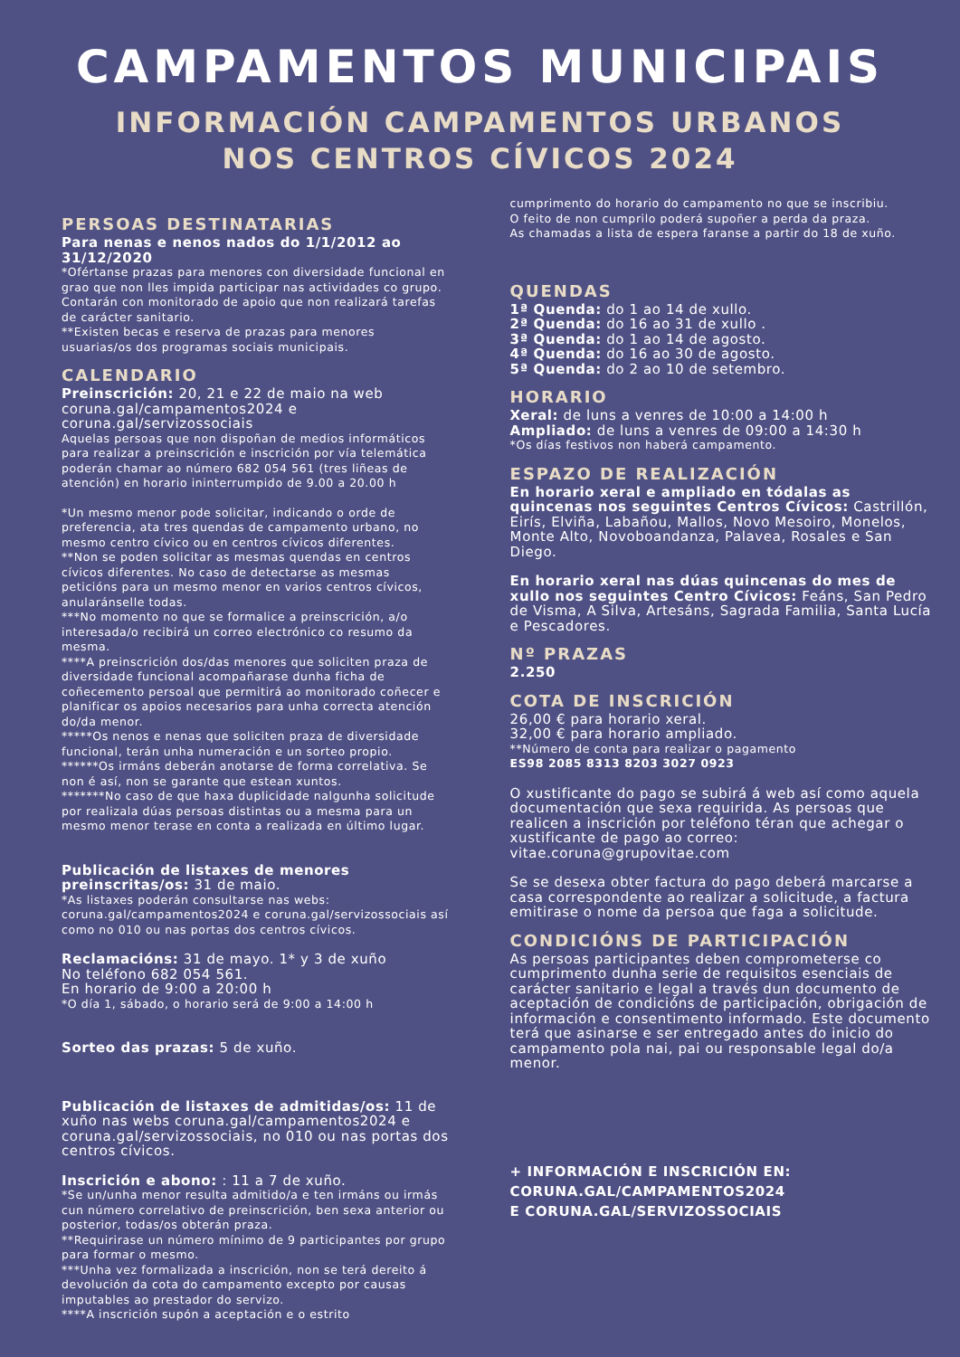CAMPAMENTOS MUNICIPAIS
INFORMACIÓN CAMPAMENTOS URBANOS
NOS CENTROS CÍVICOS 2024
PERSOAS DESTINATARIAS
Para nenas e nenos nados do 1/1/2012 ao 31/12/2020
*Ofértanse prazas para menores con diversidade funcional en grao que non lles impida participar nas actividades co grupo. Contarán con monitorado de apoio que non realizará tarefas de carácter sanitario.
**Existen becas e reserva de prazas para menores usuarias/os dos programas sociais municipais.
CALENDARIO
Preinscrición: 20, 21 e 22 de maio na web coruna.gal/campamentos2024 e coruna.gal/servizossociais
Aquelas persoas que non dispoñan de medios informáticos para realizar a preinscrición e inscrición por vía telemática poderán chamar ao número 682 054 561 (tres liñeas de atención) en horario ininterrumpido de 9.00 a 20.00 h
*Un mesmo menor pode solicitar, indicando o orde de preferencia, ata tres quendas de campamento urbano, no mesmo centro cívico ou en centros cívicos diferentes.
**Non se poden solicitar as mesmas quendas en centros cívicos diferentes. No caso de detectarse as mesmas peticións para un mesmo menor en varios centros cívicos, anularánselle todas.
***No momento no que se formalice a preinscrición, a/o interesada/o recibirá un correo electrónico co resumo da mesma.
****A preinscrición dos/das menores que soliciten praza de diversidade funcional acompañarase dunha ficha de coñecemento persoal que permitirá ao monitorado coñecer e planificar os apoios necesarios para unha correcta atención do/da menor.
*****Os nenos e nenas que soliciten praza de diversidade funcional, terán unha numeración e un sorteo propio.
******Os irmáns deberán anotarse de forma correlativa. Se non é así, non se garante que estean xuntos.
*******No caso de que haxa duplicidade nalgunha solicitude por realizala dúas persoas distintas ou a mesma para un mesmo menor terase en conta a realizada en último lugar.
Publicación de listaxes de menores preinscritas/os: 31 de maio.
*As listaxes poderán consultarse nas webs: coruna.gal/campamentos2024 e coruna.gal/servizossociais así como no 010 ou nas portas dos centros cívicos.
Reclamacións: 31 de mayo. 1* y 3 de xuño
No teléfono 682 054 561.
En horario de 9:00 a 20:00 h
*O día 1, sábado, o horario será de 9:00 a 14:00 h
Sorteo das prazas: 5 de xuño.
Publicación de listaxes de admitidas/os: 11 de xuño nas webs coruna.gal/campamentos2024 e coruna.gal/servizossociais, no 010 ou nas portas dos centros cívicos.
Inscrición e abono: : 11 a 7 de xuño.
*Se un/unha menor resulta admitido/a e ten irmáns ou irmás cun número correlativo de preinscrición, ben sexa anterior ou posterior, todas/os obterán praza.
**Requirirase un número mínimo de 9 participantes por grupo para formar o mesmo.
***Unha vez formalizada a inscrición, non se terá dereito á devolución da cota do campamento excepto por causas imputables ao prestador do servizo.
****A inscrición supón a aceptación e o estrito
cumprimento do horario do campamento no que se inscribiu.
O feito de non cumprilo poderá supoñer a perda da praza.
As chamadas a lista de espera faranse a partir do 18 de xuño.
QUENDAS
1ª Quenda: do 1 ao 14 de xullo.
2ª Quenda: do 16 ao 31 de xullo .
3ª Quenda: do 1 ao 14 de agosto.
4ª Quenda: do 16 ao 30 de agosto.
5ª Quenda: do 2 ao 10 de setembro.
HORARIO
Xeral: de luns a venres de 10:00 a 14:00 h
Ampliado: de luns a venres de 09:00 a 14:30 h
*Os días festivos non haberá campamento.
ESPAZO DE REALIZACIÓN
En horario xeral e ampliado en tódalas as quincenas nos seguintes Centros Cívicos: Castrillón, Eirís, Elviña, Labañou, Mallos, Novo Mesoiro, Monelos, Monte Alto, Novoboandanza, Palavea, Rosales e San Diego.
En horario xeral nas dúas quincenas do mes de xullo nos seguintes Centro Cívicos: Feáns, San Pedro de Visma, A Silva, Artesáns, Sagrada Familia, Santa Lucía e Pescadores.
Nº PRAZAS
2.250
COTA DE INSCRICIÓN
26,00 € para horario xeral.
32,00 € para horario ampliado.
**Número de conta para realizar o pagamento
ES98 2085 8313 8203 3027 0923
O xustificante do pago se subirá á web así como aquela documentación que sexa requirida. As persoas que realicen a inscrición por teléfono téran que achegar o xustificante de pago ao correo: vitae.coruna@grupovitae.com
Se se desexa obter factura do pago deberá marcarse a casa correspondente ao realizar a solicitude, a factura emitirase o nome da persoa que faga a solicitude.
CONDICIÓNS DE PARTICIPACIÓN
As persoas participantes deben comprometerse co cumprimento dunha serie de requisitos esenciais de carácter sanitario e legal a través dun documento de aceptación de condicións de participación, obrigación de información e consentimento informado. Este documento terá que asinarse e ser entregado antes do inicio do campamento pola nai, pai ou responsable legal do/a menor.
+ INFORMACIÓN E INSCRICIÓN EN:
CORUNA.GAL/CAMPAMENTOS2024
E CORUNA.GAL/SERVIZOSSOCIAIS